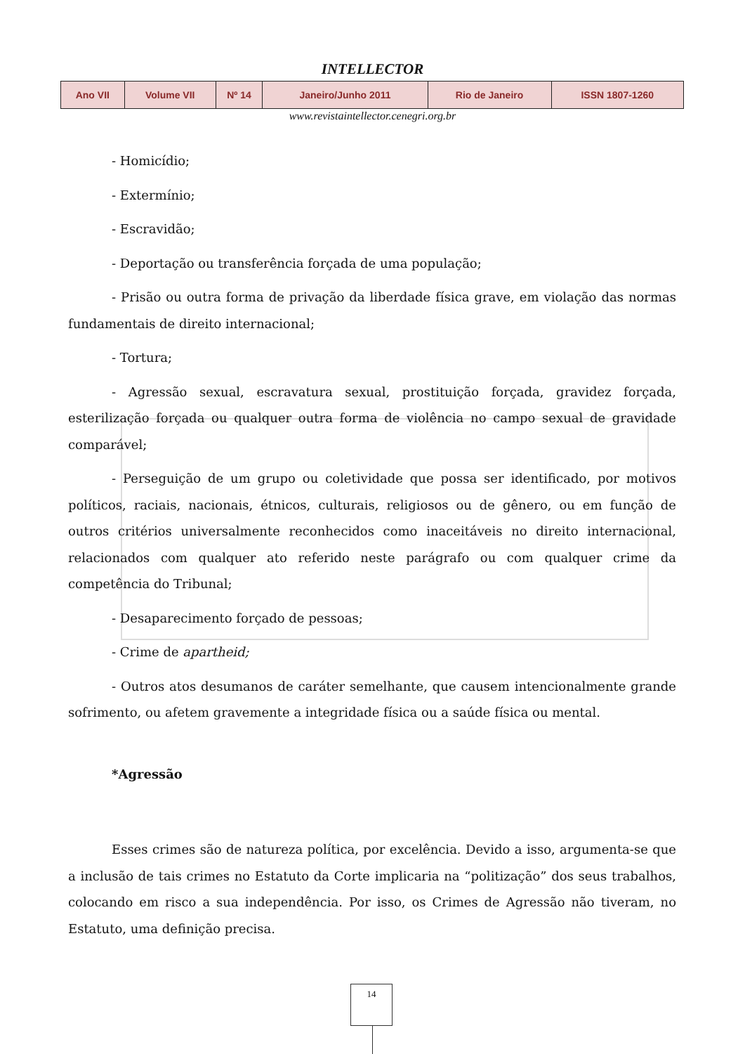INTELLECTOR
| Ano VII | Volume VII | Nº 14 | Janeiro/Junho 2011 | Rio de Janeiro | ISSN 1807-1260 |
www.revistaintellector.cenegri.org.br
- Homicídio;
- Extermínio;
- Escravidão;
- Deportação ou transferência forçada de uma população;
- Prisão ou outra forma de privação da liberdade física grave, em violação das normas fundamentais de direito internacional;
- Tortura;
- Agressão sexual, escravatura sexual, prostituição forçada, gravidez forçada, esterilização forçada ou qualquer outra forma de violência no campo sexual de gravidade comparável;
- Perseguição de um grupo ou coletividade que possa ser identificado, por motivos políticos, raciais, nacionais, étnicos, culturais, religiosos ou de gênero, ou em função de outros critérios universalmente reconhecidos como inaceitáveis no direito internacional, relacionados com qualquer ato referido neste parágrafo ou com qualquer crime da competência do Tribunal;
- Desaparecimento forçado de pessoas;
- Crime de apartheid;
- Outros atos desumanos de caráter semelhante, que causem intencionalmente grande sofrimento, ou afetem gravemente a integridade física ou a saúde física ou mental.
*Agressão
Esses crimes são de natureza política, por excelência. Devido a isso, argumenta-se que a inclusão de tais crimes no Estatuto da Corte implicaria na “politização” dos seus trabalhos, colocando em risco a sua independência. Por isso, os Crimes de Agressão não tiveram, no Estatuto, uma definição precisa.
14